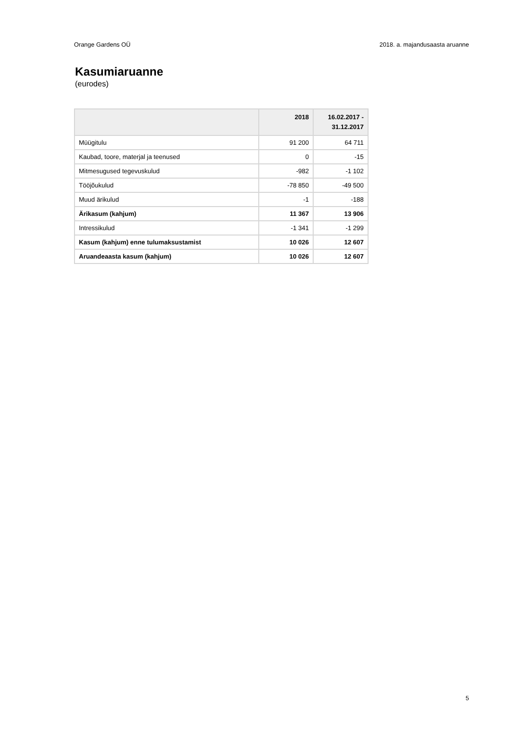Orange Gardens OÜ 2018. a. majandusaasta aruanne
Kasumiaruanne
(eurodes)
| | 2018 | 16.02.2017 - 31.12.2017 |
| --- | --- | --- |
| Müügitulu | 91 200 | 64 711 |
| Kaubad, toore, materjal ja teenused | 0 | -15 |
| Mitmesugused tegevuskulud | -982 | -1 102 |
| Tööjõukulud | -78 850 | -49 500 |
| Muud ärikulud | -1 | -188 |
| Ärikasum (kahjum) | 11 367 | 13 906 |
| Intressikulud | -1 341 | -1 299 |
| Kasum (kahjum) enne tulumaksustamist | 10 026 | 12 607 |
| Aruandeaasta kasum (kahjum) | 10 026 | 12 607 |
5